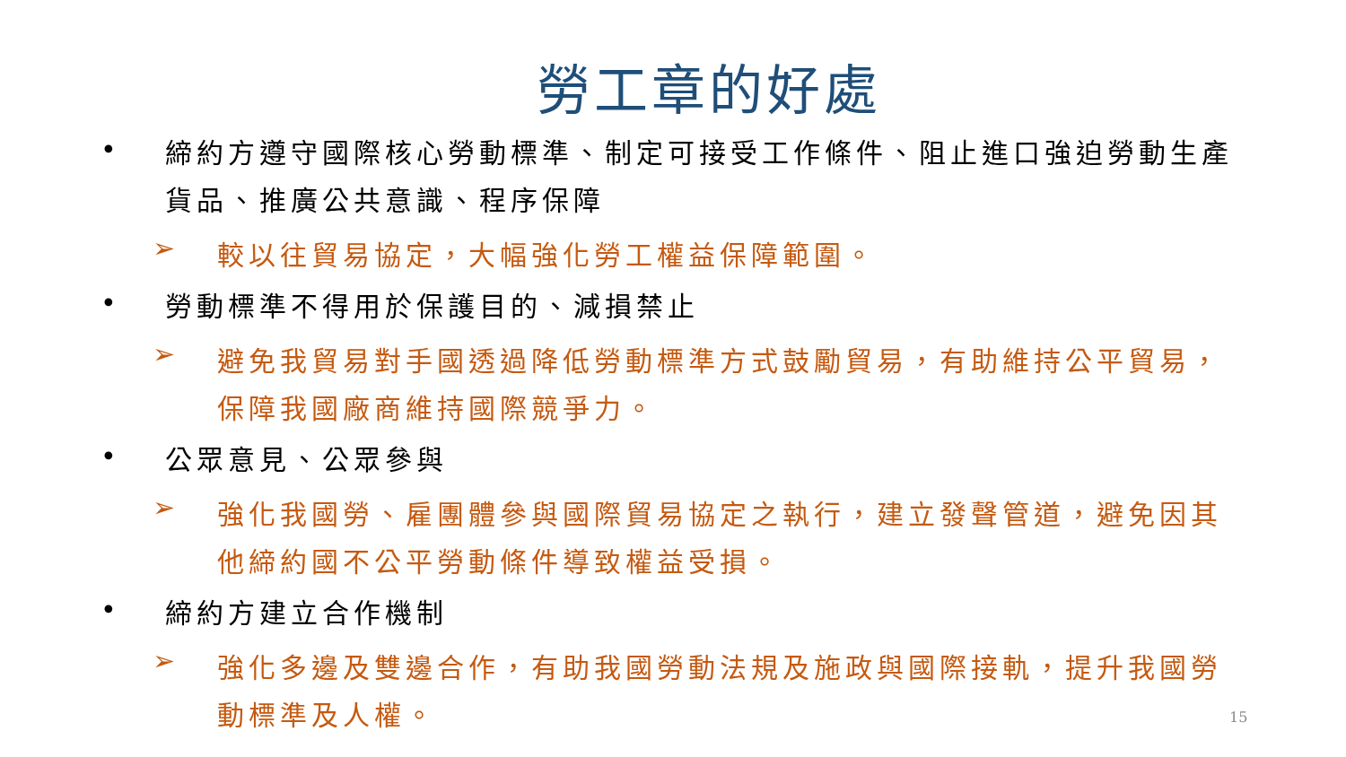勞工章的好處
•
締約方遵守國際核心勞動標準、制定可接受工作條件、阻止進口強迫勞動生產貨品、推廣公共意識、程序保障
➢
較以往貿易協定，大幅強化勞工權益保障範圍。
•
勞動標準不得用於保護目的、減損禁止
➢
避免我貿易對手國透過降低勞動標準方式鼓勵貿易，有助維持公平貿易，保障我國廠商維持國際競爭力。
•
公眾意見、公眾參與
➢
強化我國勞、雇團體參與國際貿易協定之執行，建立發聲管道，避免因其他締約國不公平勞動條件導致權益受損。
•
締約方建立合作機制
➢
強化多邊及雙邊合作，有助我國勞動法規及施政與國際接軌，提升我國勞動標準及人權。
15